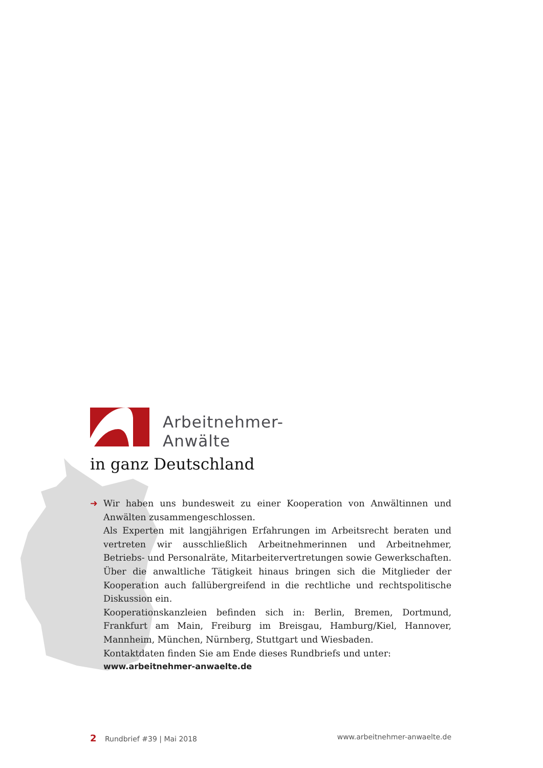Arbeitnehmer-
Anwälte
in ganz Deutschland
➜
Wir haben uns bundesweit zu einer Kooperation von Anwältinnen und Anwälten zusammengeschlossen.
Als Experten mit langjährigen Erfahrungen im Arbeitsrecht beraten und vertreten wir ausschließlich Arbeitnehmerinnen und Arbeitnehmer, Betriebs- und Personalräte, Mitarbeitervertretungen sowie Gewerkschaften. Über die anwaltliche Tätigkeit hinaus bringen sich die Mitglieder der Kooperation auch fallübergreifend in die rechtliche und rechtspolitische Diskussion ein.
Kooperationskanzleien befinden sich in: Berlin, Bremen, Dortmund, Frankfurt am Main, Freiburg im Breisgau, Hamburg/Kiel, Hannover, Mannheim, München, Nürnberg, Stuttgart und Wiesbaden.
Kontaktdaten finden Sie am Ende dieses Rundbriefs und unter:
www.arbeitnehmer-anwaelte.de
2 Rundbrief #39 | Mai 2018 www.arbeitnehmer-anwaelte.de